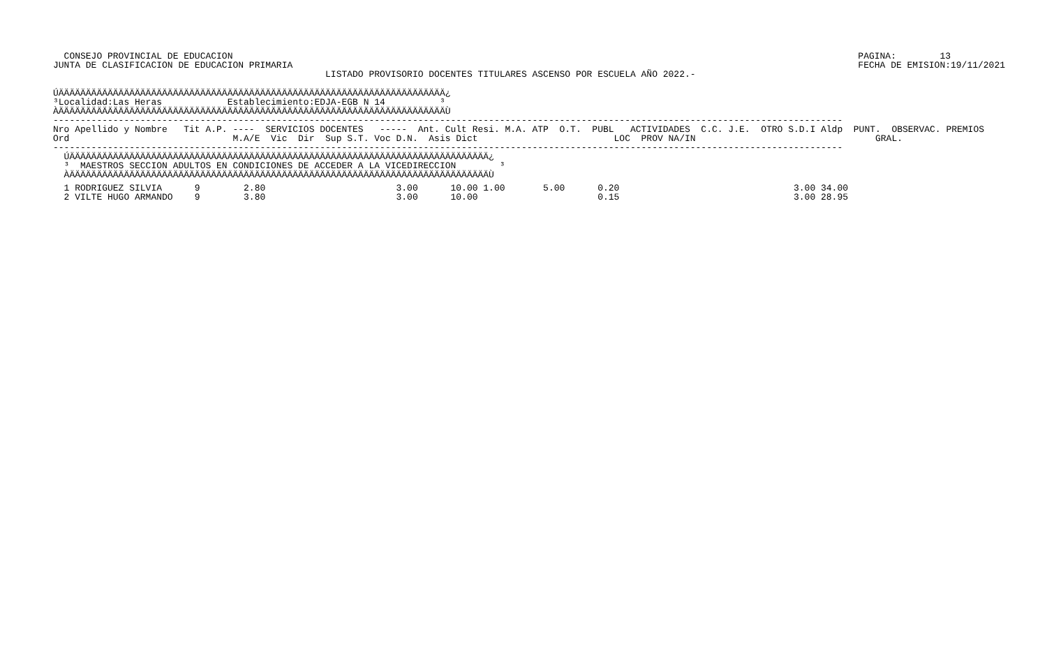CONSEJO PROVINCIAL DE EDUCACION
JUNTA DE CLASIFICACION DE EDUCACION PRIMARIA
PAGINA:        13
FECHA DE EMISION:19/11/2021
                                                  LISTADO PROVISORIO DOCENTES TITULARES ASCENSO POR ESCUELA AÑO 2022.-
ÚÄÄÄÄÄÄÄÄÄÄÄÄÄÄÄÄÄÄÄÄÄÄÄÄÄÄÄÄÄÄÄÄÄÄÄÄÄÄÄÄÄÄÄÄÄÄÄÄÄÄÄÄÄÄÄÄÄÄÄÄÄÄÄÄÄÄÄÄÄÄÄ¿
³Localidad:Las Heras            Establecimiento:EDJA-EGB N 14          ³
ÀÄÄÄÄÄÄÄÄÄÄÄÄÄÄÄÄÄÄÄÄÄÄÄÄÄÄÄÄÄÄÄÄÄÄÄÄÄÄÄÄÄÄÄÄÄÄÄÄÄÄÄÄÄÄÄÄÄÄÄÄÄÄÄÄÄÄÄÄÄÄÄÙ
-------------------------------------------------------------------------------------------------------------------------------------------------
Nro Apellido y Nombre   Tit A.P. ----  SERVICIOS DOCENTES   -----  Ant. Cult Resi. M.A. ATP  O.T.  PUBL   ACTIVIDADES  C.C. J.E.  OTRO S.D.I Aldp  PUNT.  OBSERVAC. PREMIOS
Ord                              M.A/E  Vic  Dir  Sup S.T. Voc D.N.  Asis Dict                         LOC  PROV NA/IN                                 GRAL.
-------------------------------------------------------------------------------------------------------------------------------------------------
  ÚÄÄÄÄÄÄÄÄÄÄÄÄÄÄÄÄÄÄÄÄÄÄÄÄÄÄÄÄÄÄÄÄÄÄÄÄÄÄÄÄÄÄÄÄÄÄÄÄÄÄÄÄÄÄÄÄÄÄÄÄÄÄÄÄÄÄÄÄÄÄÄÄÄÄÄÄÄ¿
  ³  MAESTROS SECCION ADULTOS EN CONDICIONES DE ACCEDER A LA VICEDIRECCION        ³
  ÀÄÄÄÄÄÄÄÄÄÄÄÄÄÄÄÄÄÄÄÄÄÄÄÄÄÄÄÄÄÄÄÄÄÄÄÄÄÄÄÄÄÄÄÄÄÄÄÄÄÄÄÄÄÄÄÄÄÄÄÄÄÄÄÄÄÄÄÄÄÄÄÄÄÄÄÄÄÙ
  1 RODRIGUEZ SILVIA      9        2.80                        3.00      10.00 1.00       5.00      0.20                                3.00 34.00
  2 VILTE HUGO ARMANDO    9        3.80                        3.00      10.00                      0.15                                3.00 28.95